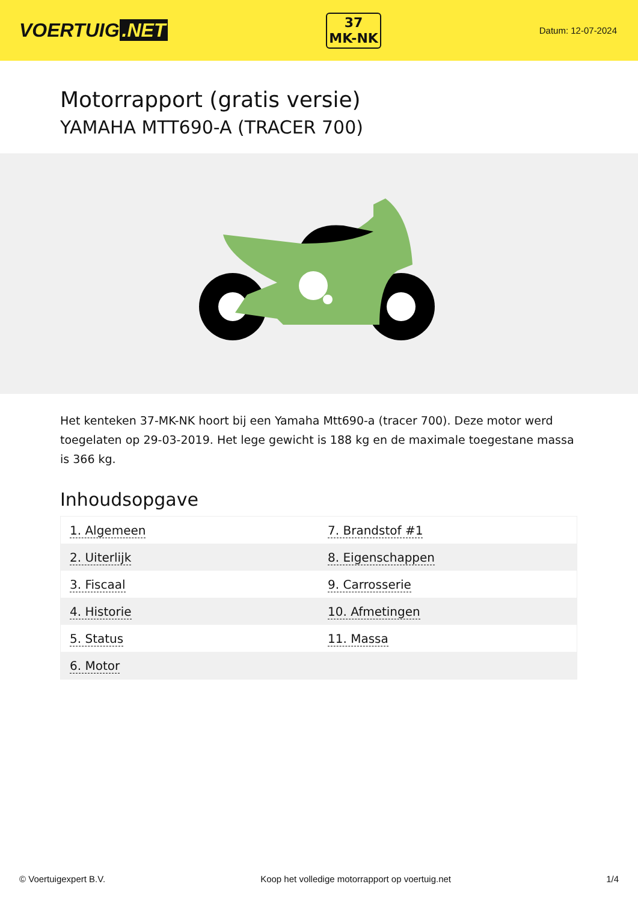VOERTUIG.NET
37
MK-NK
Datum: 12-07-2024
Motorrapport (gratis versie)
YAMAHA MTT690-A (TRACER 700)
Het kenteken 37-MK-NK hoort bij een Yamaha Mtt690-a (tracer 700). Deze motor werd toegelaten op 29-03-2019. Het lege gewicht is 188 kg en de maximale toegestane massa is 366 kg.
Inhoudsopgave
| 1. Algemeen | 7. Brandstof #1 |
| 2. Uiterlijk | 8. Eigenschappen |
| 3. Fiscaal | 9. Carrosserie |
| 4. Historie | 10. Afmetingen |
| 5. Status | 11. Massa |
| 6. Motor | |
© Voertuigexpert B.V. Koop het volledige motorrapport op voertuig.net 1/4